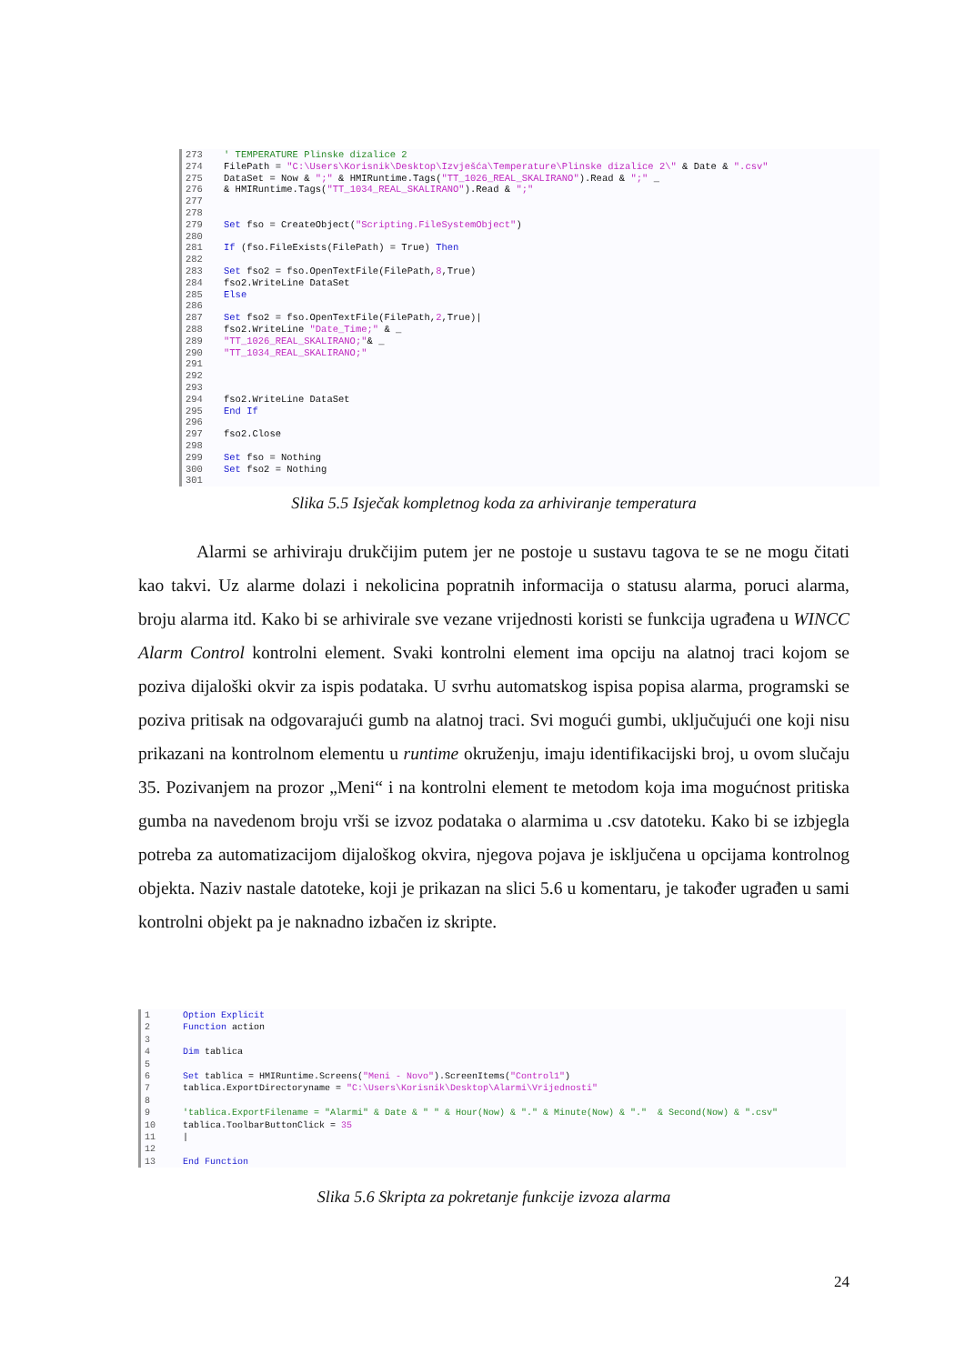273 ' TEMPERATURE Plinske dizalice 2 274 FilePath = "C:\Users\Korisnik\Desktop\Izvješća\Temperature\Plinske dizalice 2\" & Date & ".csv" 275 DataSet = Now & ";" & HMIRuntime.Tags("TT_1026_REAL_SKALIRANO").Read & ";" _ 276 & HMIRuntime.Tags("TT_1034_REAL_SKALIRANO").Read & ";" 277 278 279 Set fso = CreateObject("Scripting.FileSystemObject") 280 281 If (fso.FileExists(FilePath) = True) Then 282 283 Set fso2 = fso.OpenTextFile(FilePath,8,True) 284 fso2.WriteLine DataSet 285 Else 286 287 Set fso2 = fso.OpenTextFile(FilePath,2,True)| 288 fso2.WriteLine "Date_Time;" & _ 289 "TT_1026_REAL_SKALIRANO;"& _ 290 "TT_1034_REAL_SKALIRANO;" 291 292 293 294 fso2.WriteLine DataSet 295 End If 296 297 fso2.Close 298 299 Set fso = Nothing 300 Set fso2 = Nothing 301
Slika 5.5 Isječak kompletnog koda za arhiviranje temperatura
Alarmi se arhiviraju drukčijim putem jer ne postoje u sustavu tagova te se ne mogu čitati kao takvi. Uz alarme dolazi i nekolicina popratnih informacija o statusu alarma, poruci alarma, broju alarma itd. Kako bi se arhivirale sve vezane vrijednosti koristi se funkcija ugrađena u WINCC Alarm Control kontrolni element. Svaki kontrolni element ima opciju na alatnoj traci kojom se poziva dijaloški okvir za ispis podataka. U svrhu automatskog ispisa popisa alarma, programski se poziva pritisak na odgovarajući gumb na alatnoj traci. Svi mogući gumbi, uključujući one koji nisu prikazani na kontrolnom elementu u runtime okruženju, imaju identifikacijski broj, u ovom slučaju 35. Pozivanjem na prozor „Meni“ i na kontrolni element te metodom koja ima mogućnost pritiska gumba na navedenom broju vrši se izvoz podataka o alarmima u .csv datoteku. Kako bi se izbjegla potreba za automatizacijom dijaloškog okvira, njegova pojava je isključena u opcijama kontrolnog objekta. Naziv nastale datoteke, koji je prikazan na slici 5.6 u komentaru, je također ugrađen u sami kontrolni objekt pa je naknadno izbačen iz skripte.
1 Option Explicit 2 Function action 3 4 Dim tablica 5 6 Set tablica = HMIRuntime.Screens("Meni - Novo").ScreenItems("Control1") 7 tablica.ExportDirectoryname = "C:\Users\Korisnik\Desktop\Alarmi\Vrijednosti" 8 9 'tablica.ExportFilename = "Alarmi" & Date & " " & Hour(Now) & "." & Minute(Now) & "." & Second(Now) & ".csv" 10 tablica.ToolbarButtonClick = 35 11 | 12 13 End Function
Slika 5.6 Skripta za pokretanje funkcije izvoza alarma
24